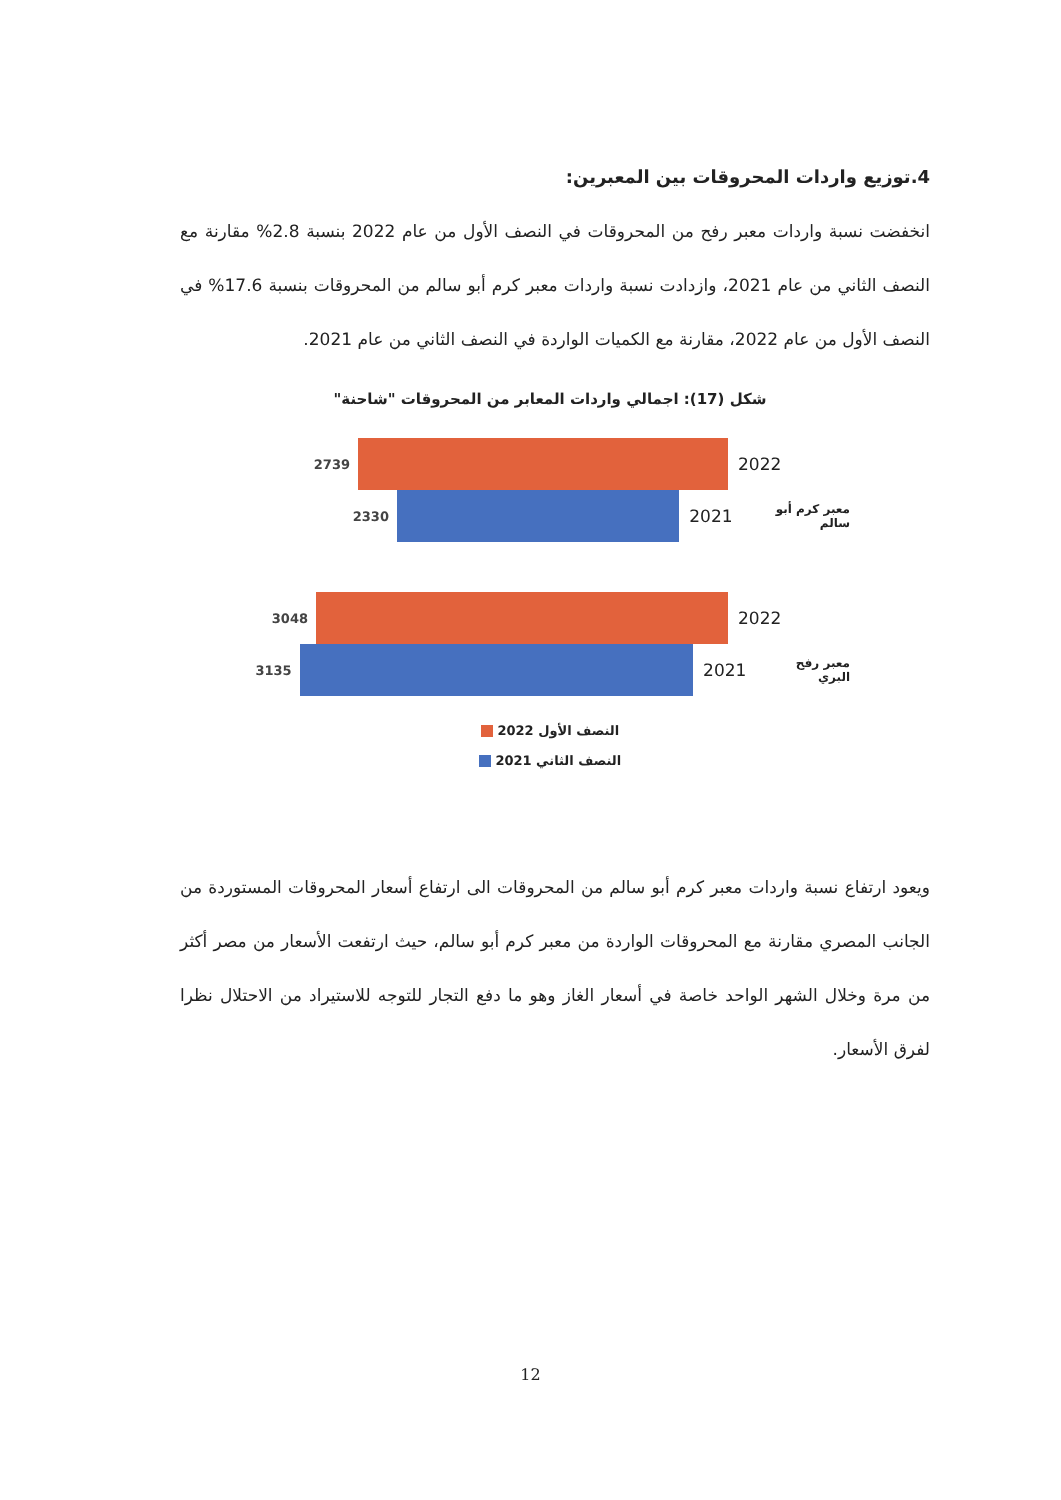4.توزيع واردات المحروقات بين المعبرين:
انخفضت نسبة واردات معبر رفح من المحروقات في النصف الأول من عام 2022 بنسبة 2.8% مقارنة مع النصف الثاني من عام 2021، وازدادت نسبة واردات معبر كرم أبو سالم من المحروقات بنسبة 17.6% في النصف الأول من عام 2022، مقارنة مع الكميات الواردة في النصف الثاني من عام 2021.
شكل (17): اجمالي واردات المعابر من المحروقات "شاحنة"
2739
2022
2330
2021
معبر كرم أبو سالم
3048
2022
3135
2021
معبر رفح البري
النصف الأول 2022
النصف الثاني 2021
ويعود ارتفاع نسبة واردات معبر كرم أبو سالم من المحروقات الى ارتفاع أسعار المحروقات المستوردة من الجانب المصري مقارنة مع المحروقات الواردة من معبر كرم أبو سالم، حيث ارتفعت الأسعار من مصر أكثر من مرة وخلال الشهر الواحد خاصة في أسعار الغاز وهو ما دفع التجار للتوجه للاستيراد من الاحتلال نظرا لفرق الأسعار.
12